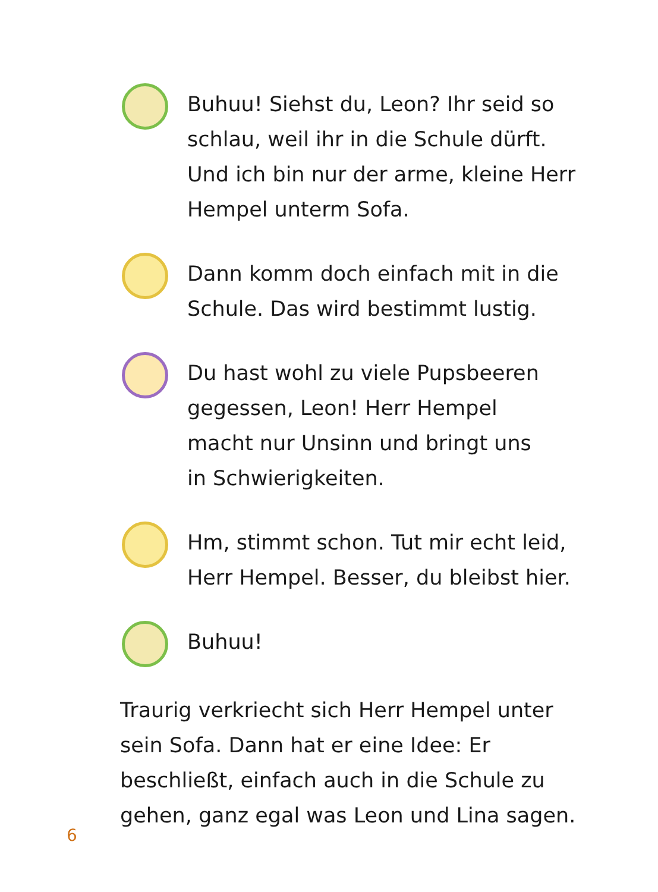Buhuu! Siehst du, Leon? Ihr seid so
schlau, weil ihr in die Schule dürft.
Und ich bin nur der arme, kleine Herr
Hempel unterm Sofa.
Dann komm doch einfach mit in die
Schule. Das wird bestimmt lustig.
Du hast wohl zu viele Pupsbeeren
gegessen, Leon! Herr Hempel
macht nur Unsinn und bringt uns
in Schwierigkeiten.
Hm, stimmt schon. Tut mir echt leid,
Herr Hempel. Besser, du bleibst hier.
Buhuu!
Traurig verkriecht sich Herr Hempel unter
sein Sofa. Dann hat er eine Idee: Er
beschließt, einfach auch in die Schule zu
gehen, ganz egal was Leon und Lina sagen.
6